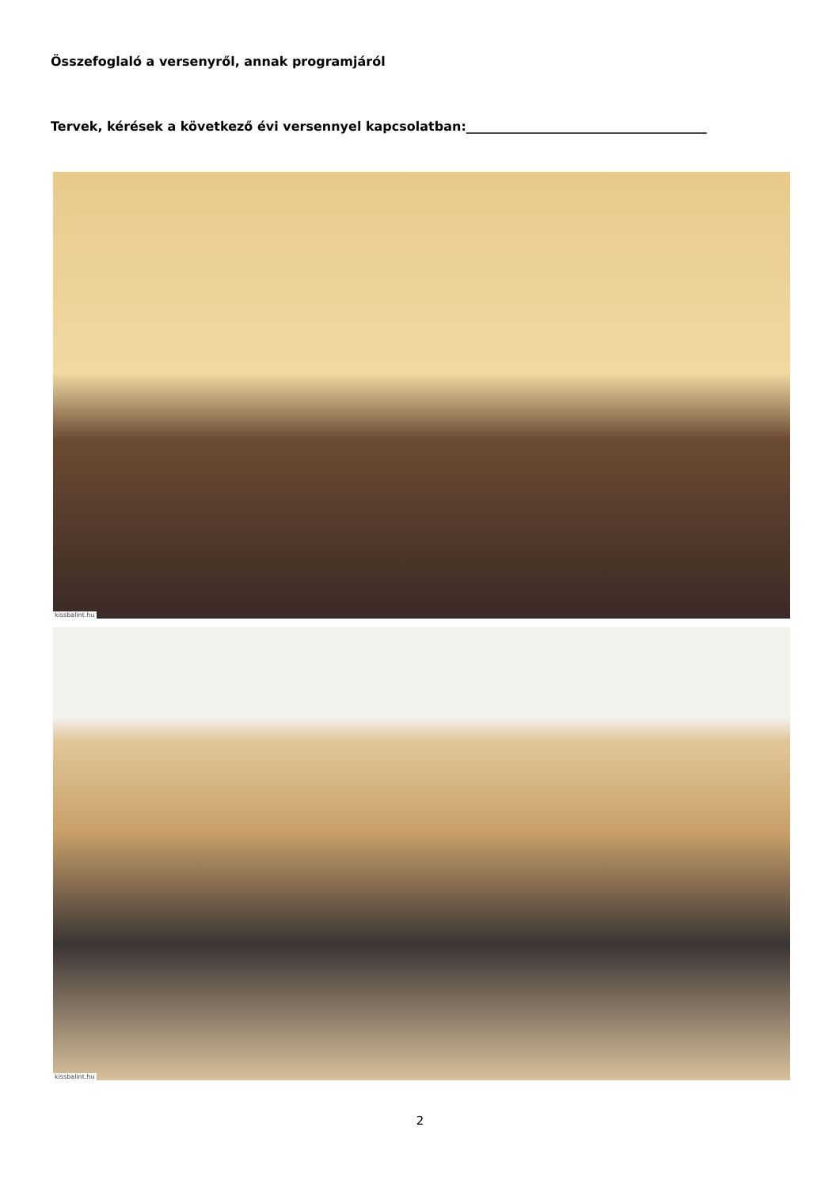Összefoglaló a versenyről, annak programjáról
Tervek, kérések a következő évi versennyel kapcsolatban:______________________________________
kissbalint.hu
kissbalint.hu
2